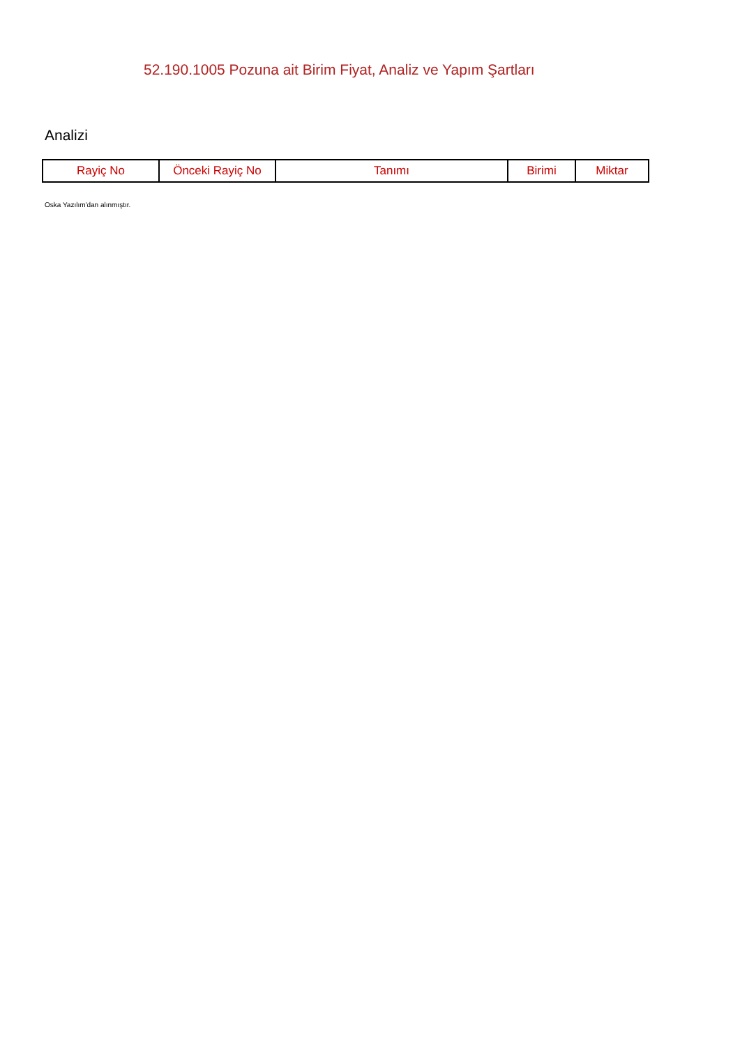52.190.1005 Pozuna ait Birim Fiyat, Analiz ve Yapım Şartları
Analizi
| Rayiç No | Önceki Rayiç No | Tanımı | Birimi | Miktar |
| --- | --- | --- | --- | --- |
Oska Yazılım'dan alınmıştır.